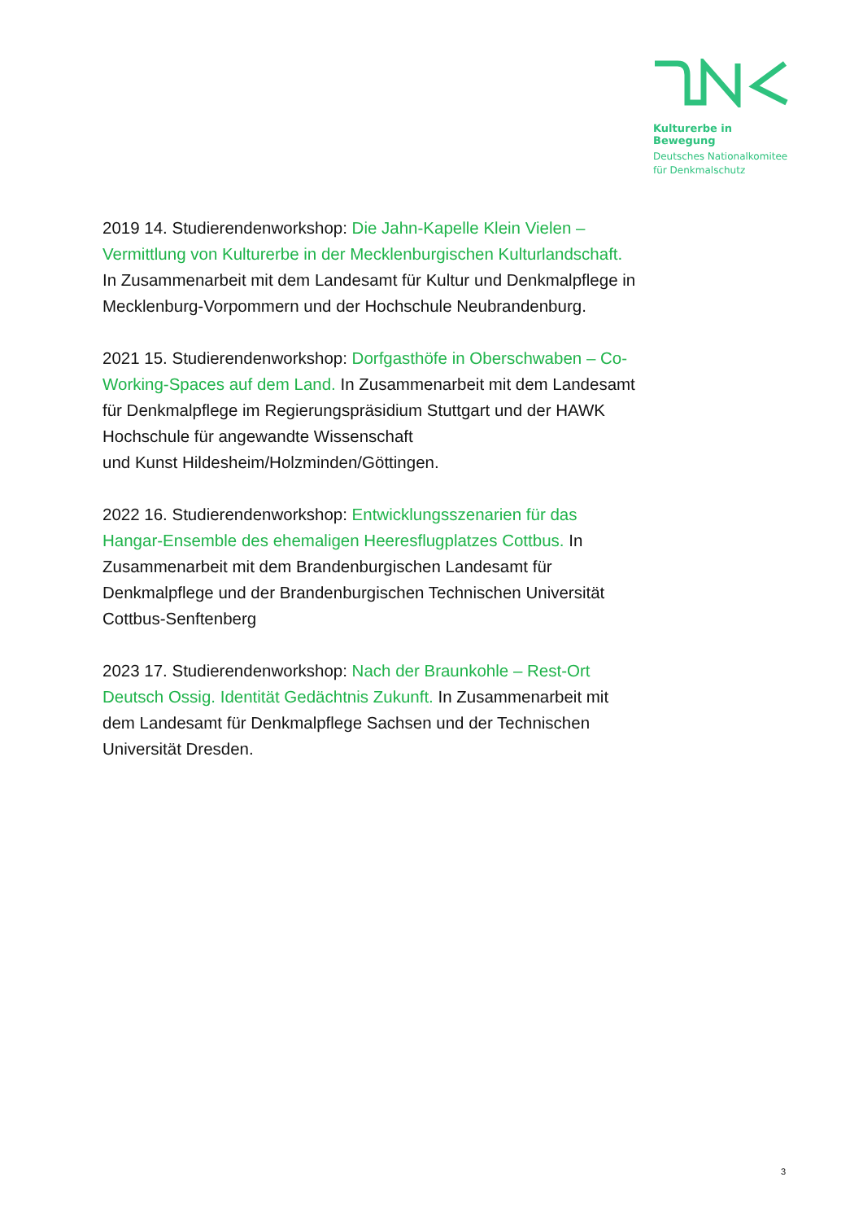Kulturerbe in Bewegung
Deutsches Nationalkomitee
für Denkmalschutz
2019 14. Studierendenworkshop: Die Jahn-Kapelle Klein Vielen – Vermittlung von Kulturerbe in der Mecklenburgischen Kulturlandschaft. In Zusammenarbeit mit dem Landesamt für Kultur und Denkmalpflege in Mecklenburg-Vorpommern und der Hochschule Neubrandenburg.
2021 15. Studierendenworkshop: Dorfgasthöfe in Oberschwaben – Co-Working-Spaces auf dem Land. In Zusammenarbeit mit dem Landesamt für Denkmalpflege im Regierungspräsidium Stuttgart und der HAWK Hochschule für angewandte Wissenschaft
und Kunst Hildesheim/Holzminden/Göttingen.
2022 16. Studierendenworkshop: Entwicklungsszenarien für das Hangar-Ensemble des ehemaligen Heeresflugplatzes Cottbus. In Zusammenarbeit mit dem Brandenburgischen Landesamt für Denkmalpflege und der Brandenburgischen Technischen Universität Cottbus-Senftenberg
2023 17. Studierendenworkshop: Nach der Braunkohle – Rest-Ort Deutsch Ossig. Identität Gedächtnis Zukunft. In Zusammenarbeit mit dem Landesamt für Denkmalpflege Sachsen und der Technischen Universität Dresden.
3